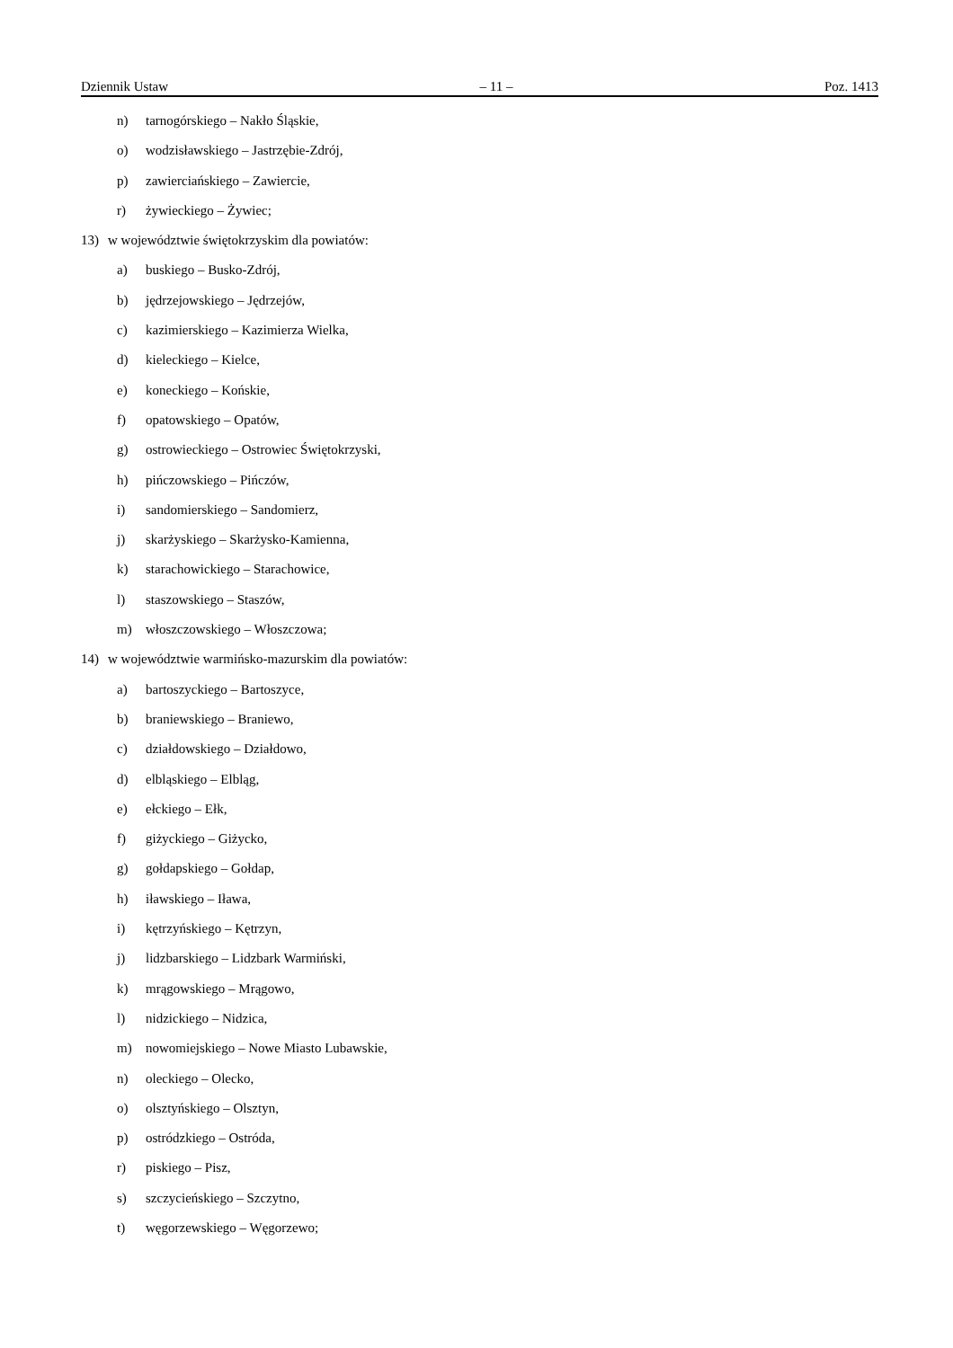Dziennik Ustaw – 11 – Poz. 1413
n) tarnogórskiego – Nakło Śląskie,
o) wodzisławskiego – Jastrzębie-Zdrój,
p) zawierciańskiego – Zawiercie,
r) żywieckiego – Żywiec;
13) w województwie świętokrzyskim dla powiatów:
a) buskiego – Busko-Zdrój,
b) jędrzejowskiego – Jędrzejów,
c) kazimierskiego – Kazimierza Wielka,
d) kieleckiego – Kielce,
e) koneckiego – Końskie,
f) opatowskiego – Opatów,
g) ostrowieckiego – Ostrowiec Świętokrzyski,
h) pińczowskiego – Pińczów,
i) sandomierskiego – Sandomierz,
j) skarżyskiego – Skarżysko-Kamienna,
k) starachowickiego – Starachowice,
l) staszowskiego – Staszów,
m) włoszczowskiego – Włoszczowa;
14) w województwie warmińsko-mazurskim dla powiatów:
a) bartoszyckiego – Bartoszyce,
b) braniewskiego – Braniewo,
c) działdowskiego – Działdowo,
d) elbląskiego – Elbląg,
e) ełckiego – Ełk,
f) giżyckiego – Giżycko,
g) gołdapskiego – Gołdap,
h) iławskiego – Iława,
i) kętrzyńskiego – Kętrzyn,
j) lidzbarskiego – Lidzbark Warmiński,
k) mrągowskiego – Mrągowo,
l) nidzickiego – Nidzica,
m) nowomiejskiego – Nowe Miasto Lubawskie,
n) oleckiego – Olecko,
o) olsztyńskiego – Olsztyn,
p) ostródzkiego – Ostróda,
r) piskiego – Pisz,
s) szczycieńskiego – Szczytno,
t) węgorzewskiego – Węgorzewo;